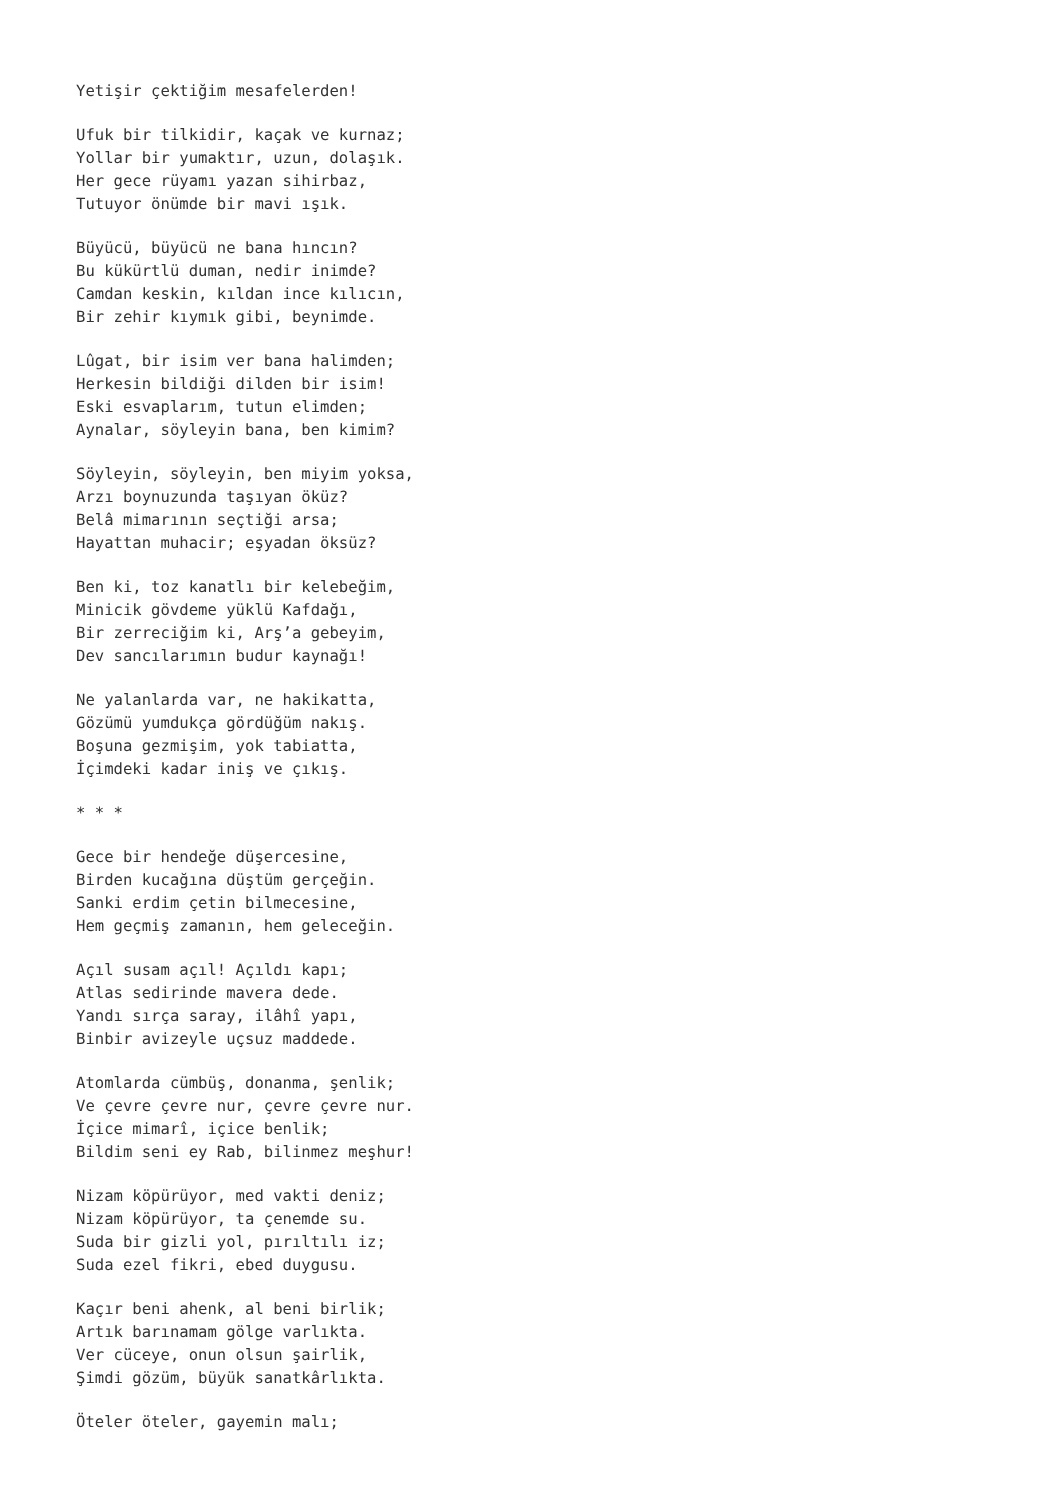Yetişir çektiğim mesafelerden!
Ufuk bir tilkidir, kaçak ve kurnaz; Yollar bir yumaktır, uzun, dolaşık. Her gece rüyamı yazan sihirbaz, Tutuyor önümde bir mavi ışık.
Büyücü, büyücü ne bana hıncın? Bu kükürtlü duman, nedir inimde? Camdan keskin, kıldan ince kılıcın, Bir zehir kıymık gibi, beynimde.
Lûgat, bir isim ver bana halimden; Herkesin bildiği dilden bir isim! Eski esvaplarım, tutun elimden; Aynalar, söyleyin bana, ben kimim?
Söyleyin, söyleyin, ben miyim yoksa, Arzı boynuzunda taşıyan öküz? Belâ mimarının seçtiği arsa; Hayattan muhacir; eşyadan öksüz?
Ben ki, toz kanatlı bir kelebeğim, Minicik gövdeme yüklü Kafdağı, Bir zerreciğim ki, Arş’a gebeyim, Dev sancılarımın budur kaynağı!
Ne yalanlarda var, ne hakikatta, Gözümü yumdukça gördüğüm nakış. Boşuna gezmişim, yok tabiatta, İçimdeki kadar iniş ve çıkış.
* * *
Gece bir hendeğe düşercesine, Birden kucağına düştüm gerçeğin. Sanki erdim çetin bilmecesine, Hem geçmiş zamanın, hem geleceğin.
Açıl susam açıl! Açıldı kapı; Atlas sedirinde mavera dede. Yandı sırça saray, ilâhî yapı, Binbir avizeyle uçsuz maddede.
Atomlarda cümbüş, donanma, şenlik; Ve çevre çevre nur, çevre çevre nur. İçice mimarî, içice benlik; Bildim seni ey Rab, bilinmez meşhur!
Nizam köpürüyor, med vakti deniz; Nizam köpürüyor, ta çenemde su. Suda bir gizli yol, pırıltılı iz; Suda ezel fikri, ebed duygusu.
Kaçır beni ahenk, al beni birlik; Artık barınamam gölge varlıkta. Ver cüceye, onun olsun şairlik, Şimdi gözüm, büyük sanatkârlıkta.
Öteler öteler, gayemin malı;